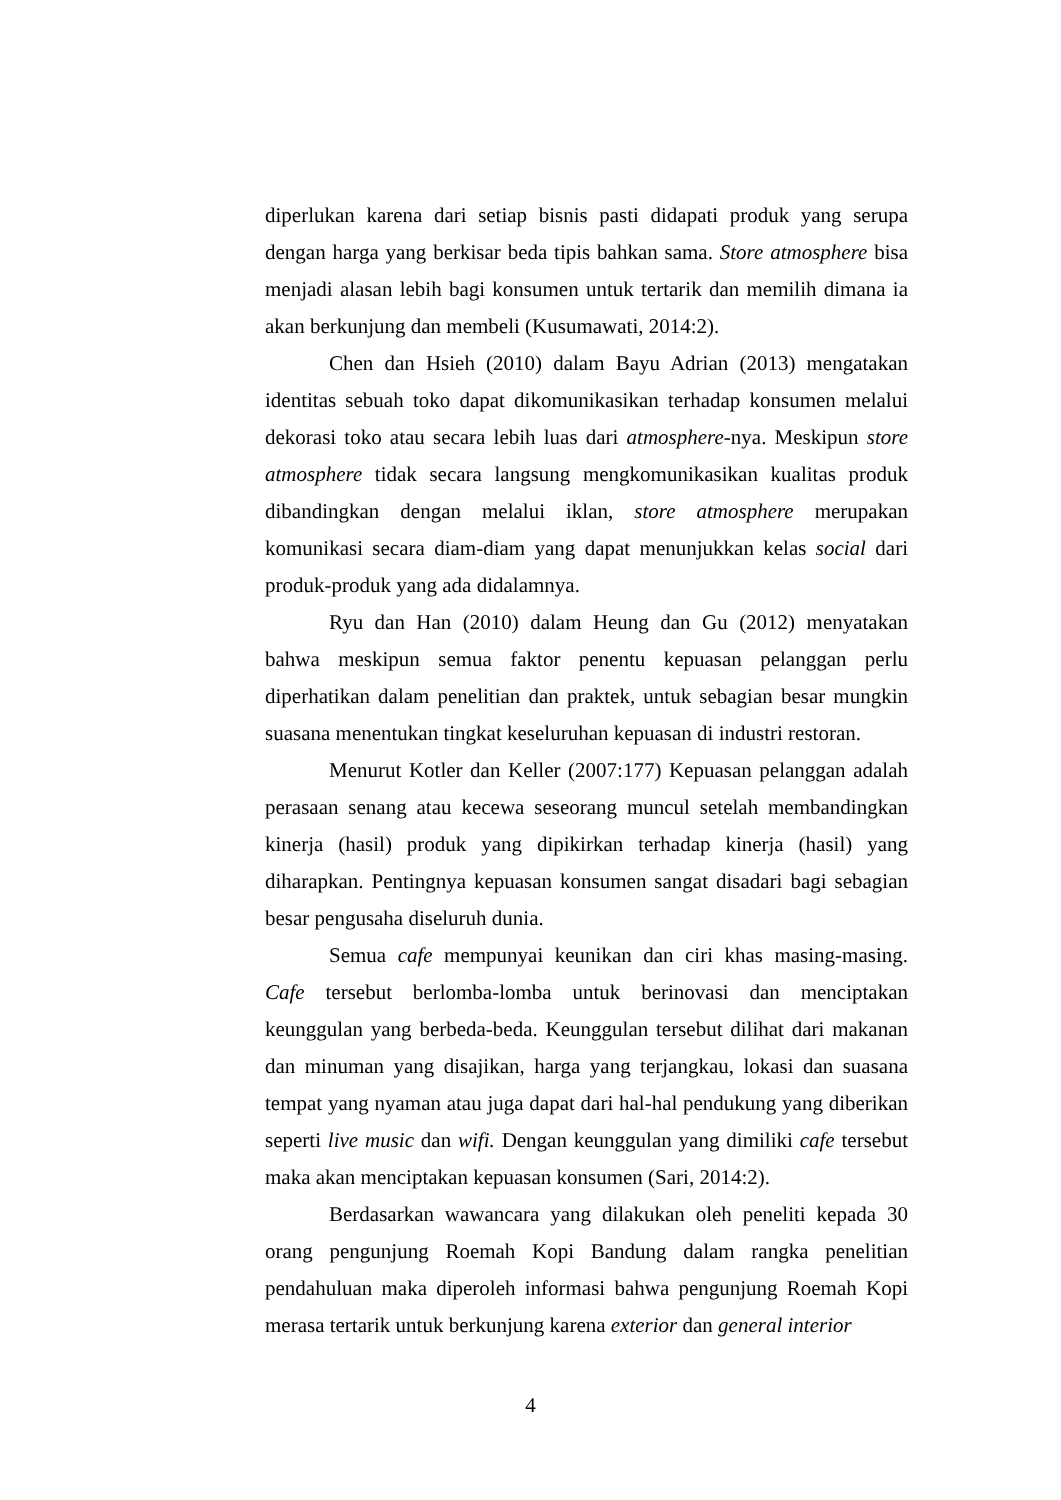diperlukan karena dari setiap bisnis pasti didapati produk yang serupa dengan harga yang berkisar beda tipis bahkan sama. Store atmosphere bisa menjadi alasan lebih bagi konsumen untuk tertarik dan memilih dimana ia akan berkunjung dan membeli (Kusumawati, 2014:2).
Chen dan Hsieh (2010) dalam Bayu Adrian (2013) mengatakan identitas sebuah toko dapat dikomunikasikan terhadap konsumen melalui dekorasi toko atau secara lebih luas dari atmosphere-nya. Meskipun store atmosphere tidak secara langsung mengkomunikasikan kualitas produk dibandingkan dengan melalui iklan, store atmosphere merupakan komunikasi secara diam-diam yang dapat menunjukkan kelas social dari produk-produk yang ada didalamnya.
Ryu dan Han (2010) dalam Heung dan Gu (2012) menyatakan bahwa meskipun semua faktor penentu kepuasan pelanggan perlu diperhatikan dalam penelitian dan praktek, untuk sebagian besar mungkin suasana menentukan tingkat keseluruhan kepuasan di industri restoran.
Menurut Kotler dan Keller (2007:177) Kepuasan pelanggan adalah perasaan senang atau kecewa seseorang muncul setelah membandingkan kinerja (hasil) produk yang dipikirkan terhadap kinerja (hasil) yang diharapkan. Pentingnya kepuasan konsumen sangat disadari bagi sebagian besar pengusaha diseluruh dunia.
Semua cafe mempunyai keunikan dan ciri khas masing-masing. Cafe tersebut berlomba-lomba untuk berinovasi dan menciptakan keunggulan yang berbeda-beda. Keunggulan tersebut dilihat dari makanan dan minuman yang disajikan, harga yang terjangkau, lokasi dan suasana tempat yang nyaman atau juga dapat dari hal-hal pendukung yang diberikan seperti live music dan wifi. Dengan keunggulan yang dimiliki cafe tersebut maka akan menciptakan kepuasan konsumen (Sari, 2014:2).
Berdasarkan wawancara yang dilakukan oleh peneliti kepada 30 orang pengunjung Roemah Kopi Bandung dalam rangka penelitian pendahuluan maka diperoleh informasi bahwa pengunjung Roemah Kopi merasa tertarik untuk berkunjung karena exterior dan general interior
4